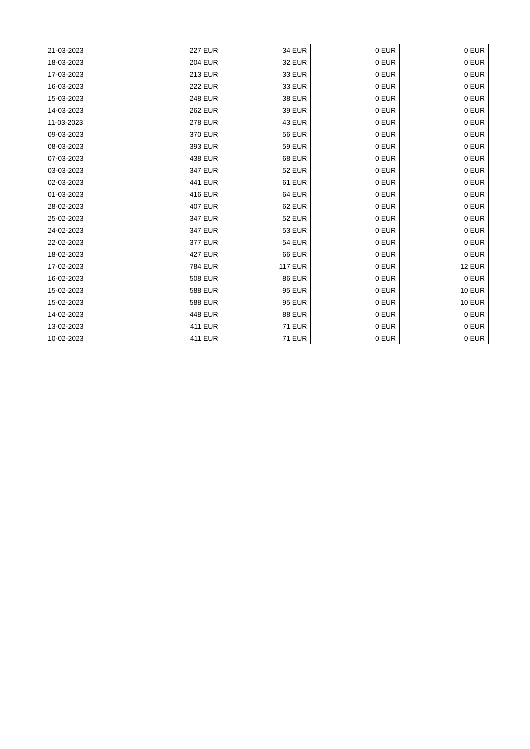| 21-03-2023 | 227 EUR | 34 EUR | 0 EUR | 0 EUR |
| 18-03-2023 | 204 EUR | 32 EUR | 0 EUR | 0 EUR |
| 17-03-2023 | 213 EUR | 33 EUR | 0 EUR | 0 EUR |
| 16-03-2023 | 222 EUR | 33 EUR | 0 EUR | 0 EUR |
| 15-03-2023 | 248 EUR | 38 EUR | 0 EUR | 0 EUR |
| 14-03-2023 | 262 EUR | 39 EUR | 0 EUR | 0 EUR |
| 11-03-2023 | 278 EUR | 43 EUR | 0 EUR | 0 EUR |
| 09-03-2023 | 370 EUR | 56 EUR | 0 EUR | 0 EUR |
| 08-03-2023 | 393 EUR | 59 EUR | 0 EUR | 0 EUR |
| 07-03-2023 | 438 EUR | 68 EUR | 0 EUR | 0 EUR |
| 03-03-2023 | 347 EUR | 52 EUR | 0 EUR | 0 EUR |
| 02-03-2023 | 441 EUR | 61 EUR | 0 EUR | 0 EUR |
| 01-03-2023 | 416 EUR | 64 EUR | 0 EUR | 0 EUR |
| 28-02-2023 | 407 EUR | 62 EUR | 0 EUR | 0 EUR |
| 25-02-2023 | 347 EUR | 52 EUR | 0 EUR | 0 EUR |
| 24-02-2023 | 347 EUR | 53 EUR | 0 EUR | 0 EUR |
| 22-02-2023 | 377 EUR | 54 EUR | 0 EUR | 0 EUR |
| 18-02-2023 | 427 EUR | 66 EUR | 0 EUR | 0 EUR |
| 17-02-2023 | 784 EUR | 117 EUR | 0 EUR | 12 EUR |
| 16-02-2023 | 508 EUR | 86 EUR | 0 EUR | 0 EUR |
| 15-02-2023 | 588 EUR | 95 EUR | 0 EUR | 10 EUR |
| 15-02-2023 | 588 EUR | 95 EUR | 0 EUR | 10 EUR |
| 14-02-2023 | 448 EUR | 88 EUR | 0 EUR | 0 EUR |
| 13-02-2023 | 411 EUR | 71 EUR | 0 EUR | 0 EUR |
| 10-02-2023 | 411 EUR | 71 EUR | 0 EUR | 0 EUR |